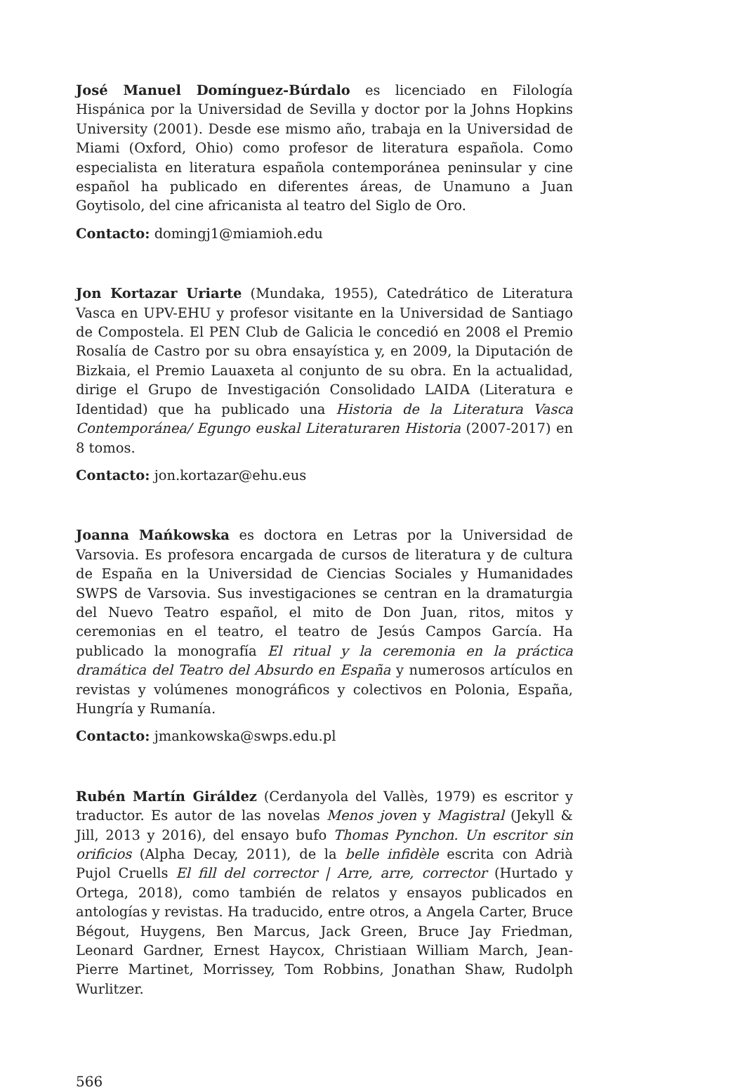José Manuel Domínguez-Búrdalo es licenciado en Filología Hispánica por la Universidad de Sevilla y doctor por la Johns Hopkins University (2001). Desde ese mismo año, trabaja en la Universidad de Miami (Oxford, Ohio) como profesor de literatura española. Como especialista en literatura española contemporánea peninsular y cine español ha publicado en diferentes áreas, de Unamuno a Juan Goytisolo, del cine africanista al teatro del Siglo de Oro.
Contacto: domingj1@miamioh.edu
Jon Kortazar Uriarte (Mundaka, 1955), Catedrático de Literatura Vasca en UPV-EHU y profesor visitante en la Universidad de Santiago de Compostela. El PEN Club de Galicia le concedió en 2008 el Premio Rosalía de Castro por su obra ensayística y, en 2009, la Diputación de Bizkaia, el Premio Lauaxeta al conjunto de su obra. En la actualidad, dirige el Grupo de Investigación Consolidado LAIDA (Literatura e Identidad) que ha publicado una Historia de la Literatura Vasca Contemporánea/ Egungo euskal Literaturaren Historia (2007-2017) en 8 tomos.
Contacto: jon.kortazar@ehu.eus
Joanna Mańkowska es doctora en Letras por la Universidad de Varsovia. Es profesora encargada de cursos de literatura y de cultura de España en la Universidad de Ciencias Sociales y Humanidades SWPS de Varsovia. Sus investigaciones se centran en la dramaturgia del Nuevo Teatro español, el mito de Don Juan, ritos, mitos y ceremonias en el teatro, el teatro de Jesús Campos García. Ha publicado la monografía El ritual y la ceremonia en la práctica dramática del Teatro del Absurdo en España y numerosos artículos en revistas y volúmenes monográficos y colectivos en Polonia, España, Hungría y Rumanía.
Contacto: jmankowska@swps.edu.pl
Rubén Martín Giráldez (Cerdanyola del Vallès, 1979) es escritor y traductor. Es autor de las novelas Menos joven y Magistral (Jekyll & Jill, 2013 y 2016), del ensayo bufo Thomas Pynchon. Un escritor sin orificios (Alpha Decay, 2011), de la belle infidèle escrita con Adrià Pujol Cruells El fill del corrector | Arre, arre, corrector (Hurtado y Ortega, 2018), como también de relatos y ensayos publicados en antologías y revistas. Ha traducido, entre otros, a Angela Carter, Bruce Bégout, Huygens, Ben Marcus, Jack Green, Bruce Jay Friedman, Leonard Gardner, Ernest Haycox, Christiaan William March, Jean-Pierre Martinet, Morrissey, Tom Robbins, Jonathan Shaw, Rudolph Wurlitzer.
566